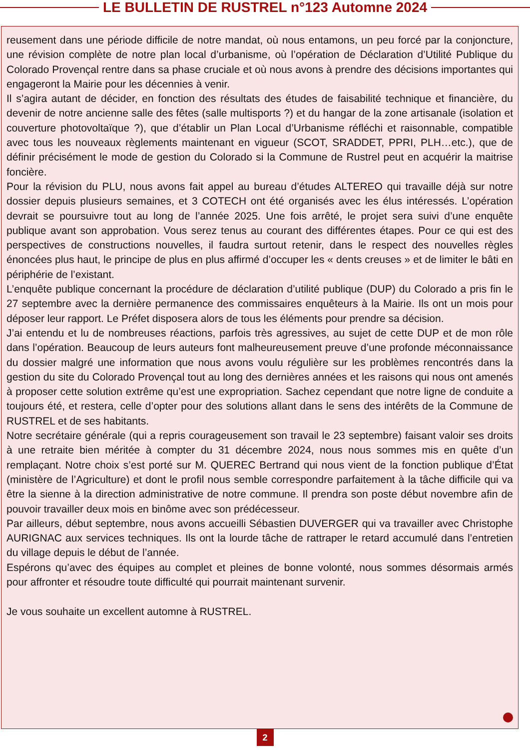LE BULLETIN DE RUSTREL n°123 Automne 2024
reusement dans une période difficile de notre mandat, où nous entamons, un peu forcé par la conjoncture, une révision complète de notre plan local d’urbanisme, où l’opération de Déclaration d’Utilité Publique du Colorado Provençal rentre dans sa phase cruciale et où nous avons à prendre des décisions importantes qui engageront la Mairie pour les décennies à venir.
Il s’agira autant de décider, en fonction des résultats des études de faisabilité technique et financière, du devenir de notre ancienne salle des fêtes (salle multisports ?) et du hangar de la zone artisanale (isolation et couverture photovoltaïque ?), que d’établir un Plan Local d’Urbanisme réfléchi et raisonnable, compatible avec tous les nouveaux règlements maintenant en vigueur (SCOT, SRADDET, PPRI, PLH…etc.), que de définir précisément le mode de gestion du Colorado si la Commune de Rustrel peut en acquérir la maitrise foncière.
Pour la révision du PLU, nous avons fait appel au bureau d’études ALTEREO qui travaille déjà sur notre dossier depuis plusieurs semaines, et 3 COTECH ont été organisés avec les élus intéressés. L’opération devrait se poursuivre tout au long de l’année 2025. Une fois arrêté, le projet sera suivi d’une enquête publique avant son approbation. Vous serez tenus au courant des différentes étapes. Pour ce qui est des perspectives de constructions nouvelles, il faudra surtout retenir, dans le respect des nouvelles règles énoncées plus haut, le principe de plus en plus affirmé d’occuper les « dents creuses » et de limiter le bâti en périphérie de l’existant.
L’enquête publique concernant la procédure de déclaration d’utilité publique (DUP) du Colorado a pris fin le 27 septembre avec la dernière permanence des commissaires enquêteurs à la Mairie. Ils ont un mois pour déposer leur rapport. Le Préfet disposera alors de tous les éléments pour prendre sa décision.
J’ai entendu et lu de nombreuses réactions, parfois très agressives, au sujet de cette DUP et de mon rôle dans l’opération. Beaucoup de leurs auteurs font malheureusement preuve d’une profonde méconnaissance du dossier malgré une information que nous avons voulu régulière sur les problèmes rencontrés dans la gestion du site du Colorado Provençal tout au long des dernières années et les raisons qui nous ont amenés à proposer cette solution extrême qu’est une expropriation. Sachez cependant que notre ligne de conduite a toujours été, et restera, celle d’opter pour des solutions allant dans le sens des intérêts de la Commune de RUSTREL et de ses habitants.
Notre secrétaire générale (qui a repris courageusement son travail le 23 septembre) faisant valoir ses droits à une retraite bien méritée à compter du 31 décembre 2024, nous nous sommes mis en quête d’un remplaçant. Notre choix s’est porté sur M. QUEREC Bertrand qui nous vient de la fonction publique d’État (ministère de l’Agriculture) et dont le profil nous semble correspondre parfaitement à la tâche difficile qui va être la sienne à la direction administrative de notre commune. Il prendra son poste début novembre afin de pouvoir travailler deux mois en binôme avec son prédécesseur.
Par ailleurs, début septembre, nous avons accueilli Sébastien DUVERGER qui va travailler avec Christophe AURIGNAC aux services techniques. Ils ont la lourde tâche de rattraper le retard accumulé dans l’entretien du village depuis le début de l’année.
Espérons qu’avec des équipes au complet et pleines de bonne volonté, nous sommes désormais armés pour affronter et résoudre toute difficulté qui pourrait maintenant survenir.
Je vous souhaite un excellent automne à RUSTREL.
2